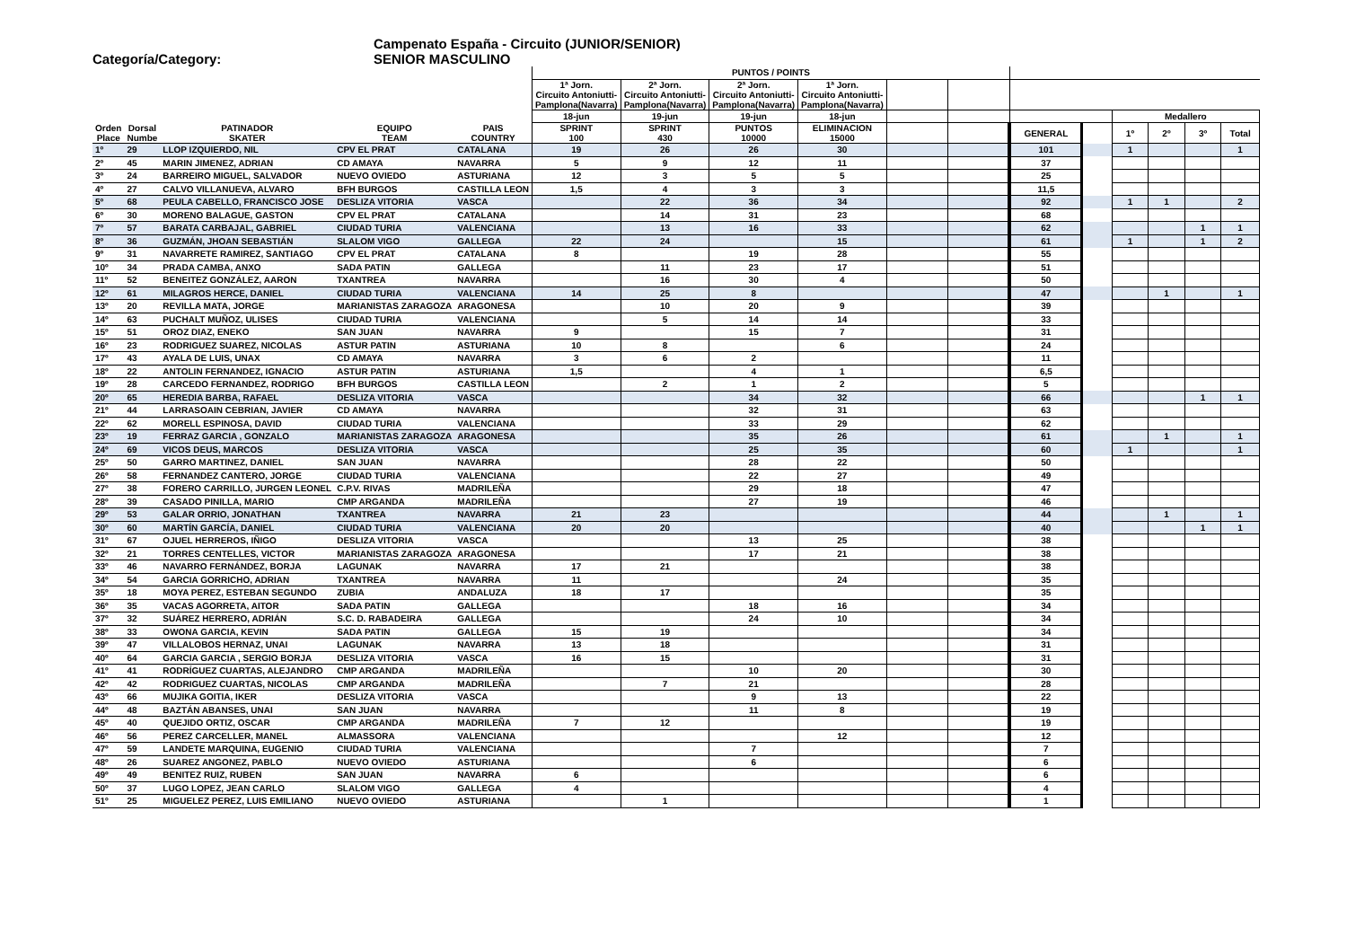Campenato España - Circuito (JUNIOR/SENIOR)
Categoría/Category: SENIOR MASCULINO
| | | | | | PUNTOS / POINTS | | | | | | | | | | | |
| | | | | | 1ª Jorn. Circuito Antoniutti- Pamplona(Navarra) | 2ª Jorn. Circuito Antoniutti- Pamplona(Navarra) | 2ª Jorn. Circuito Antoniutti- Pamplona(Navarra) | 1ª Jorn. Circuito Antoniutti- Pamplona(Navarra) | | | | | | | | |
| | | | | | 18-jun | 19-jun | 19-jun | 18-jun | | | | | Medallero | | | |
| Orden Place | Dorsal Numbe | PATINADOR SKATER | EQUIPO TEAM | PAIS COUNTRY | SPRINT 100 | SPRINT 430 | PUNTOS 10000 | ELIMINACION 15000 | | | GENERAL | | 1º | 2º | 3º | Total |
| 1º | 29 | LLOP IZQUIERDO, NIL | CPV EL PRAT | CATALANA | 19 | 26 | 26 | 30 | | | 101 | | 1 | | | 1 |
| 2º | 45 | MARIN JIMENEZ, ADRIAN | CD AMAYA | NAVARRA | 5 | 9 | 12 | 11 | | | 37 | | | | | |
| 3º | 24 | BARREIRO MIGUEL, SALVADOR | NUEVO OVIEDO | ASTURIANA | 12 | 3 | 5 | 5 | | | 25 | | | | | |
| 4º | 27 | CALVO VILLANUEVA, ALVARO | BFH BURGOS | CASTILLA LEON | 1,5 | 4 | 3 | 3 | | | 11,5 | | | | | |
| 5º | 68 | PEULA CABELLO, FRANCISCO JOSE | DESLIZA VITORIA | VASCA | | 22 | 36 | 34 | | | 92 | | 1 | 1 | | 2 |
| 6º | 30 | MORENO BALAGUE, GASTON | CPV EL PRAT | CATALANA | | 14 | 31 | 23 | | | 68 | | | | | |
| 7º | 57 | BARATA CARBAJAL, GABRIEL | CIUDAD TURIA | VALENCIANA | | 13 | 16 | 33 | | | 62 | | | | 1 | 1 |
| 8º | 36 | GUZMÁN, JHOAN SEBASTIÁN | SLALOM VIGO | GALLEGA | 22 | 24 | | 15 | | | 61 | | 1 | | 1 | 2 |
| 9º | 31 | NAVARRETE RAMIREZ, SANTIAGO | CPV EL PRAT | CATALANA | 8 | | 19 | 28 | | | 55 | | | | | |
| 10º | 34 | PRADA CAMBA, ANXO | SADA PATIN | GALLEGA | | 11 | 23 | 17 | | | 51 | | | | | |
| 11º | 52 | BENEITEZ GONZÁLEZ, AARON | TXANTREA | NAVARRA | | 16 | 30 | 4 | | | 50 | | | | | |
| 12º | 61 | MILAGROS HERCE, DANIEL | CIUDAD TURIA | VALENCIANA | 14 | 25 | 8 | | | | 47 | | | 1 | | 1 |
| 13º | 20 | REVILLA MATA, JORGE | MARIANISTAS ZARAGOZA | ARAGONESA | | 10 | 20 | 9 | | | 39 | | | | | |
| 14º | 63 | PUCHALT MUÑOZ, ULISES | CIUDAD TURIA | VALENCIANA | | 5 | 14 | 14 | | | 33 | | | | | |
| 15º | 51 | OROZ DIAZ, ENEKO | SAN JUAN | NAVARRA | 9 | | 15 | 7 | | | 31 | | | | | |
| 16º | 23 | RODRIGUEZ SUAREZ, NICOLAS | ASTUR PATIN | ASTURIANA | 10 | 8 | | 6 | | | 24 | | | | | |
| 17º | 43 | AYALA DE LUIS, UNAX | CD AMAYA | NAVARRA | 3 | 6 | 2 | | | | 11 | | | | | |
| 18º | 22 | ANTOLIN FERNANDEZ, IGNACIO | ASTUR PATIN | ASTURIANA | 1,5 | | 4 | 1 | | | 6,5 | | | | | |
| 19º | 28 | CARCEDO FERNANDEZ, RODRIGO | BFH BURGOS | CASTILLA LEON | | 2 | 1 | 2 | | | 5 | | | | | |
| 20º | 65 | HEREDIA BARBA, RAFAEL | DESLIZA VITORIA | VASCA | | | 34 | 32 | | | 66 | | | | 1 | 1 |
| 21º | 44 | LARRASOAIN CEBRIAN, JAVIER | CD AMAYA | NAVARRA | | | 32 | 31 | | | 63 | | | | | |
| 22º | 62 | MORELL ESPINOSA, DAVID | CIUDAD TURIA | VALENCIANA | | | 33 | 29 | | | 62 | | | | | |
| 23º | 19 | FERRAZ GARCIA , GONZALO | MARIANISTAS ZARAGOZA | ARAGONESA | | | 35 | 26 | | | 61 | | | 1 | | 1 |
| 24º | 69 | VICOS DEUS, MARCOS | DESLIZA VITORIA | VASCA | | | 25 | 35 | | | 60 | | 1 | | | 1 |
| 25º | 50 | GARRO MARTINEZ, DANIEL | SAN JUAN | NAVARRA | | | 28 | 22 | | | 50 | | | | | |
| 26º | 58 | FERNANDEZ CANTERO, JORGE | CIUDAD TURIA | VALENCIANA | | | 22 | 27 | | | 49 | | | | | |
| 27º | 38 | FORERO CARRILLO, JURGEN LEONEL | C.P.V. RIVAS | MADRILEÑA | | | 29 | 18 | | | 47 | | | | | |
| 28º | 39 | CASADO PINILLA, MARIO | CMP ARGANDA | MADRILEÑA | | | 27 | 19 | | | 46 | | | | | |
| 29º | 53 | GALAR ORRIO, JONATHAN | TXANTREA | NAVARRA | 21 | 23 | | | | | 44 | | | 1 | | 1 |
| 30º | 60 | MARTÍN GARCÍA, DANIEL | CIUDAD TURIA | VALENCIANA | 20 | 20 | | | | | 40 | | | | 1 | 1 |
| 31º | 67 | OJUEL HERREROS, IÑIGO | DESLIZA VITORIA | VASCA | | | 13 | 25 | | | 38 | | | | | |
| 32º | 21 | TORRES CENTELLES, VICTOR | MARIANISTAS ZARAGOZA | ARAGONESA | | | 17 | 21 | | | 38 | | | | | |
| 33º | 46 | NAVARRO FERNÁNDEZ, BORJA | LAGUNAK | NAVARRA | 17 | 21 | | | | | 38 | | | | | |
| 34º | 54 | GARCIA GORRICHO, ADRIAN | TXANTREA | NAVARRA | 11 | | | 24 | | | 35 | | | | | |
| 35º | 18 | MOYA PEREZ, ESTEBAN SEGUNDO | ZUBIA | ANDALUZA | 18 | 17 | | | | | 35 | | | | | |
| 36º | 35 | VACAS AGORRETA, AITOR | SADA PATIN | GALLEGA | | | 18 | 16 | | | 34 | | | | | |
| 37º | 32 | SUÁREZ HERRERO, ADRIÁN | S.C. D. RABADEIRA | GALLEGA | | | 24 | 10 | | | 34 | | | | | |
| 38º | 33 | OWONA GARCIA, KEVIN | SADA PATIN | GALLEGA | 15 | 19 | | | | | 34 | | | | | |
| 39º | 47 | VILLALOBOS HERNAZ, UNAI | LAGUNAK | NAVARRA | 13 | 18 | | | | | 31 | | | | | |
| 40º | 64 | GARCIA GARCIA , SERGIO BORJA | DESLIZA VITORIA | VASCA | 16 | 15 | | | | | 31 | | | | | |
| 41º | 41 | RODRÍGUEZ CUARTAS, ALEJANDRO | CMP ARGANDA | MADRILEÑA | | | 10 | 20 | | | 30 | | | | | |
| 42º | 42 | RODRIGUEZ CUARTAS, NICOLAS | CMP ARGANDA | MADRILEÑA | | 7 | 21 | | | | 28 | | | | | |
| 43º | 66 | MUJIKA GOITIA, IKER | DESLIZA VITORIA | VASCA | | | 9 | 13 | | | 22 | | | | | |
| 44º | 48 | BAZTÁN ABANSES, UNAI | SAN JUAN | NAVARRA | | | 11 | 8 | | | 19 | | | | | |
| 45º | 40 | QUEJIDO ORTIZ, OSCAR | CMP ARGANDA | MADRILEÑA | 7 | 12 | | | | | 19 | | | | | |
| 46º | 56 | PEREZ CARCELLER, MANEL | ALMASSORA | VALENCIANA | | | | 12 | | | 12 | | | | | |
| 47º | 59 | LANDETE MARQUINA, EUGENIO | CIUDAD TURIA | VALENCIANA | | | 7 | | | | 7 | | | | | |
| 48º | 26 | SUAREZ ANGONEZ, PABLO | NUEVO OVIEDO | ASTURIANA | | | 6 | | | | 6 | | | | | |
| 49º | 49 | BENITEZ RUIZ, RUBEN | SAN JUAN | NAVARRA | 6 | | | | | | 6 | | | | | |
| 50º | 37 | LUGO LOPEZ, JEAN CARLO | SLALOM VIGO | GALLEGA | 4 | | | | | | 4 | | | | | |
| 51º | 25 | MIGUELEZ PEREZ, LUIS EMILIANO | NUEVO OVIEDO | ASTURIANA | | 1 | | | | | 1 | | | | | |